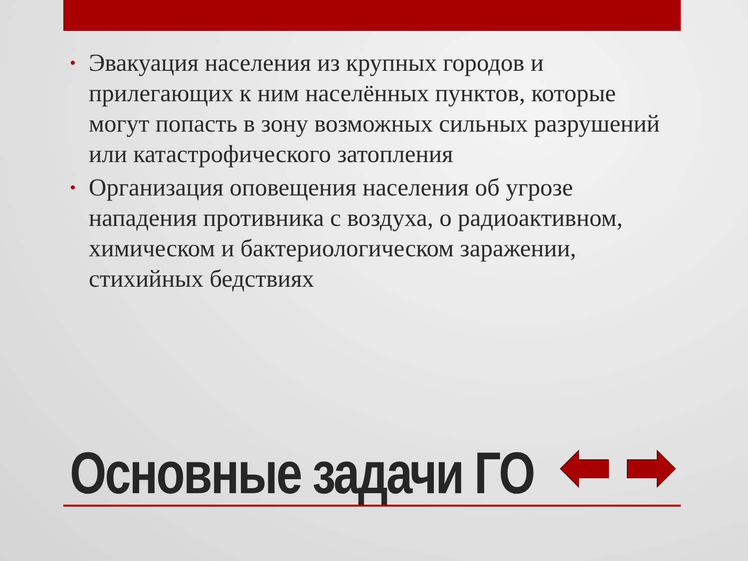• Эвакуация населения из крупных городов и прилегающих к ним населённых пунктов, которые могут попасть в зону возможных сильных разрушений или катастрофического затопления
• Организация оповещения населения об угрозе нападения противника с воздуха, о радиоактивном, химическом и бактериологическом заражении, стихийных бедствиях
Основные задачи ГО